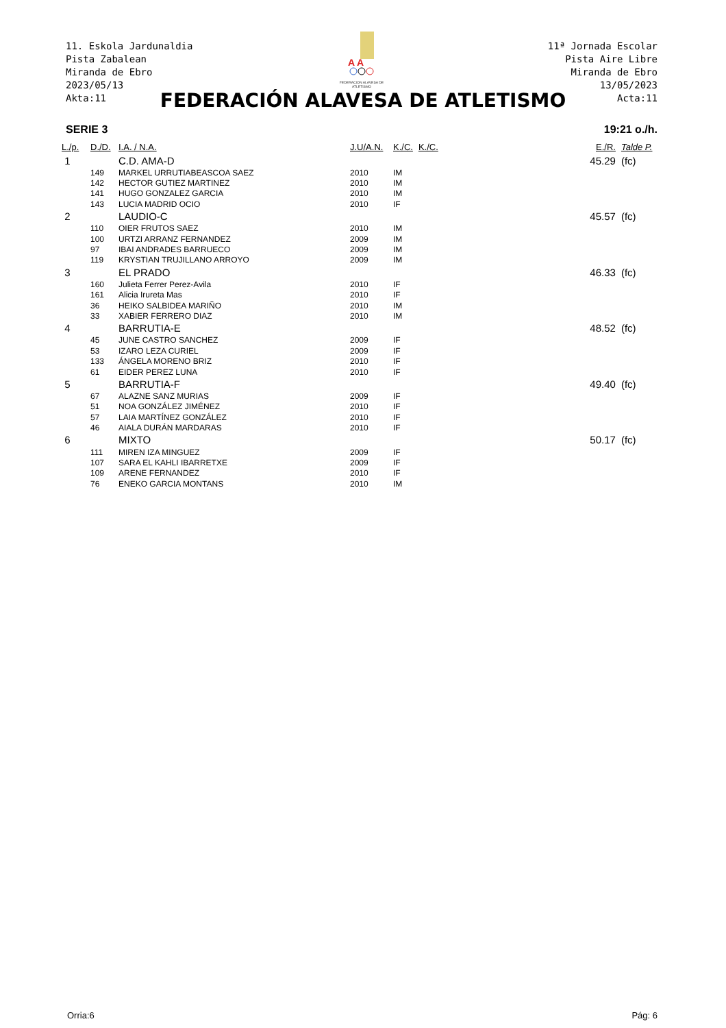11. Eskola Jardunaldia
Pista Zabalean
Miranda de Ebro
2023/05/13
Akta:11
11ª Jornada Escolar
Pista Aire Libre
Miranda de Ebro
13/05/2023
Acta:11
A A
FEDERACION ALAVESA DE ATLETISMO
FEDERACIÓN ALAVESA DE ATLETISMO
SERIE 3 19:21 o./h.
| L./p. | D./D. | I.A. / N.A. | J.U/A.N. | K./C. | K./C. | E./R. | Talde P. |
| --- | --- | --- | --- | --- | --- | --- | --- |
| 1 | | C.D. AMA-D | | | | 45.29 | (fc) |
| | 149 | MARKEL URRUTIABEASCOA SAEZ | 2010 | IM | | | |
| | 142 | HECTOR GUTIEZ MARTINEZ | 2010 | IM | | | |
| | 141 | HUGO GONZALEZ GARCIA | 2010 | IM | | | |
| | 143 | LUCIA MADRID OCIO | 2010 | IF | | | |
| 2 | | LAUDIO-C | | | | 45.57 | (fc) |
| | 110 | OIER FRUTOS SAEZ | 2010 | IM | | | |
| | 100 | URTZI ARRANZ FERNANDEZ | 2009 | IM | | | |
| | 97 | IBAI ANDRADES BARRUECO | 2009 | IM | | | |
| | 119 | KRYSTIAN TRUJILLANO ARROYO | 2009 | IM | | | |
| 3 | | EL PRADO | | | | 46.33 | (fc) |
| | 160 | Julieta Ferrer Perez-Avila | 2010 | IF | | | |
| | 161 | Alicia Irureta Mas | 2010 | IF | | | |
| | 36 | HEIKO SALBIDEA MARIÑO | 2010 | IM | | | |
| | 33 | XABIER FERRERO DIAZ | 2010 | IM | | | |
| 4 | | BARRUTIA-E | | | | 48.52 | (fc) |
| | 45 | JUNE CASTRO SANCHEZ | 2009 | IF | | | |
| | 53 | IZARO LEZA CURIEL | 2009 | IF | | | |
| | 133 | ÁNGELA MORENO BRIZ | 2010 | IF | | | |
| | 61 | EIDER PEREZ LUNA | 2010 | IF | | | |
| 5 | | BARRUTIA-F | | | | 49.40 | (fc) |
| | 67 | ALAZNE SANZ MURIAS | 2009 | IF | | | |
| | 51 | NOA GONZÁLEZ JIMÉNEZ | 2010 | IF | | | |
| | 57 | LAIA MARTÍNEZ GONZÁLEZ | 2010 | IF | | | |
| | 46 | AIALA DURÁN MARDARAS | 2010 | IF | | | |
| 6 | | MIXTO | | | | 50.17 | (fc) |
| | 111 | MIREN IZA MINGUEZ | 2009 | IF | | | |
| | 107 | SARA EL KAHLI IBARRETXE | 2009 | IF | | | |
| | 109 | ARENE FERNANDEZ | 2010 | IF | | | |
| | 76 | ENEKO GARCIA MONTANS | 2010 | IM | | | |
Orria:6 Pág: 6